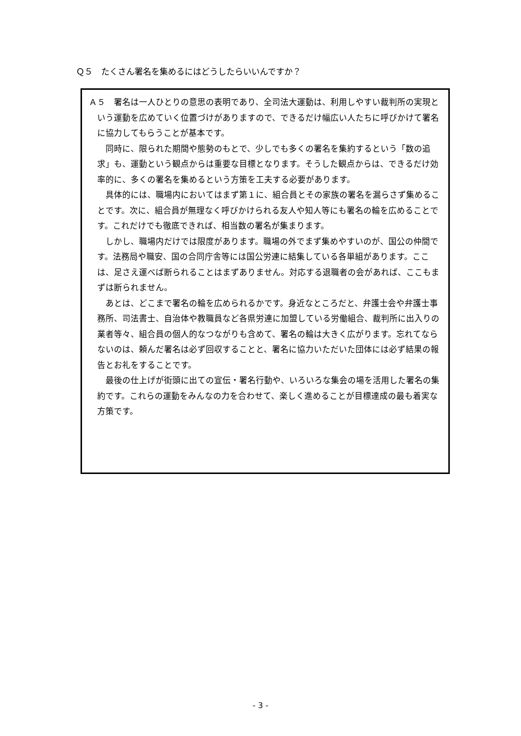Ｑ５　たくさん署名を集めるにはどうしたらいいんですか？
Ａ５　署名は一人ひとりの意思の表明であり、全司法大運動は、利用しやすい裁判所の実現という運動を広めていく位置づけがありますので、できるだけ幅広い人たちに呼びかけて署名に協力してもらうことが基本です。
同時に、限られた期間や態勢のもとで、少しでも多くの署名を集約するという「数の追求」も、運動という観点からは重要な目標となります。そうした観点からは、できるだけ効率的に、多くの署名を集めるという方策を工夫する必要があります。
具体的には、職場内においてはまず第１に、組合員とその家族の署名を漏らさず集めることです。次に、組合員が無理なく呼びかけられる友人や知人等にも署名の輪を広めることです。これだけでも徹底できれば、相当数の署名が集まります。
しかし、職場内だけでは限度があります。職場の外でまず集めやすいのが、国公の仲間です。法務局や職安、国の合同庁舎等には国公労連に結集している各単組があります。ここは、足さえ運べば断られることはまずありません。対応する退職者の会があれば、ここもまずは断られません。
あとは、どこまで署名の輪を広められるかです。身近なところだと、弁護士会や弁護士事務所、司法書士、自治体や教職員など各県労連に加盟している労働組合、裁判所に出入りの業者等々、組合員の個人的なつながりも含めて、署名の輪は大きく広がります。忘れてならないのは、頼んだ署名は必ず回収することと、署名に協力いただいた団体には必ず結果の報告とお礼をすることです。
最後の仕上げが街頭に出ての宣伝・署名行動や、いろいろな集会の場を活用した署名の集約です。これらの運動をみんなの力を合わせて、楽しく進めることが目標達成の最も着実な方策です。
- 3 -